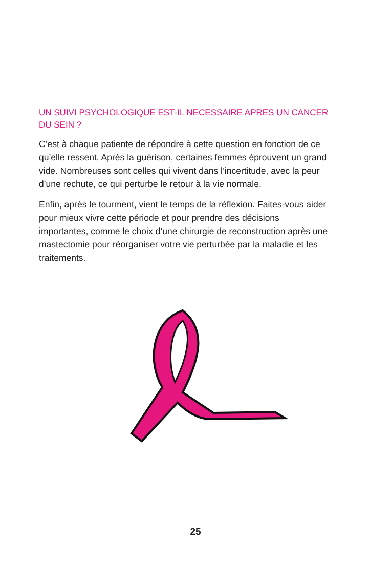UN SUIVI PSYCHOLOGIQUE EST-IL NECESSAIRE APRES UN CANCER DU SEIN ?
C’est à chaque patiente de répondre à cette question en fonction de ce qu’elle ressent. Après la guérison, certaines femmes éprouvent un grand vide. Nombreuses sont celles qui vivent dans l’incertitude, avec la peur d’une rechute, ce qui perturbe le retour à la vie normale.
Enfin, après le tourment, vient le temps de la réflexion. Faites-vous aider pour mieux vivre cette période et pour prendre des décisions importantes, comme le choix d’une chirurgie de reconstruction après une mastectomie pour réorganiser votre vie perturbée par la maladie et les traitements.
25